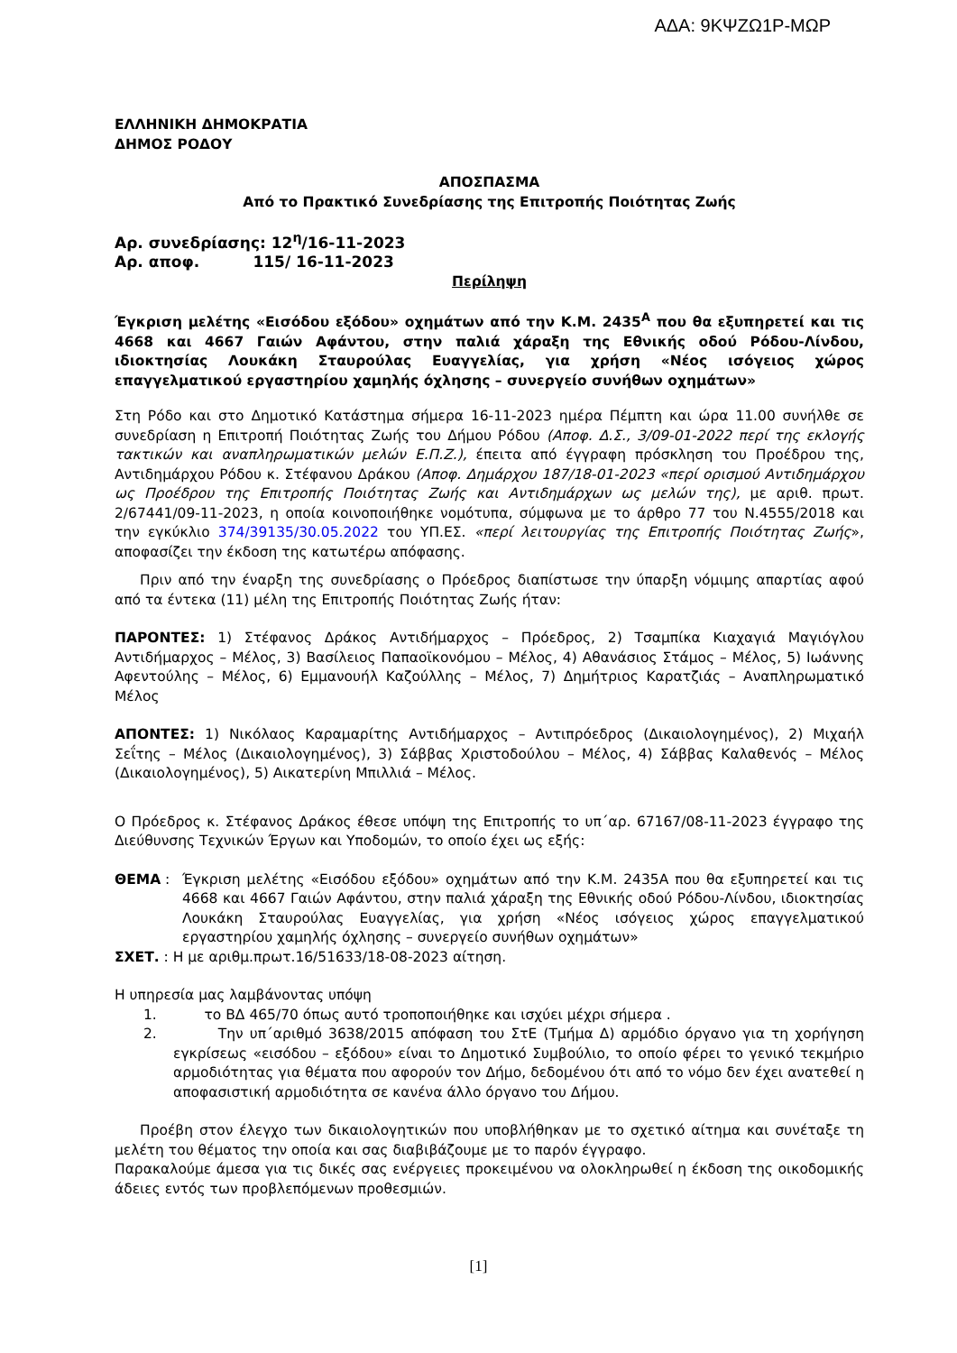ΑΔΑ: 9ΚΨΖΩ1Ρ-ΜΩΡ
ΕΛΛΗΝΙΚΗ ΔΗΜΟΚΡΑΤΙΑ
ΔΗΜΟΣ ΡΟΔΟΥ
ΑΠΟΣΠΑΣΜΑ
Από το Πρακτικό Συνεδρίασης της Επιτροπής Ποιότητας Ζωής
Αρ. συνεδρίασης: 12<sup>η</sup>/16-11-2023
Αρ. αποφ. 115/ 16-11-2023
Περίληψη
Έγκριση μελέτης «Εισόδου εξόδου» οχημάτων από την Κ.Μ. 2435<sup>Α</sup> που θα εξυπηρετεί και τις 4668 και 4667 Γαιών Αφάντου, στην παλιά χάραξη της Εθνικής οδού Ρόδου-Λίνδου, ιδιοκτησίας Λουκάκη Σταυρούλας Ευαγγελίας, για χρήση «Νέος ισόγειος χώρος επαγγελματικού εργαστηρίου χαμηλής όχλησης – συνεργείο συνήθων οχημάτων»
Στη Ρόδο και στο Δημοτικό Κατάστημα σήμερα 16-11-2023 ημέρα Πέμπτη και ώρα 11.00 συνήλθε σε συνεδρίαση η Επιτροπή Ποιότητας Ζωής του Δήμου Ρόδου (Αποφ. Δ.Σ., 3/09-01-2022 περί της εκλογής τακτικών και αναπληρωματικών μελών Ε.Π.Ζ.), έπειτα από έγγραφη πρόσκληση του Προέδρου της, Αντιδημάρχου Ρόδου κ. Στέφανου Δράκου (Αποφ. Δημάρχου 187/18-01-2023 «περί ορισμού Αντιδημάρχου ως Προέδρου της Επιτροπής Ποιότητας Ζωής και Αντιδημάρχων ως μελών της), με αριθ. πρωτ. 2/67441/09-11-2023, η οποία κοινοποιήθηκε νομότυπα, σύμφωνα με το άρθρο 77 του Ν.4555/2018 και την εγκύκλιο 374/39135/30.05.2022 του ΥΠ.ΕΣ. «περί λειτουργίας της Επιτροπής Ποιότητας Ζωής», αποφασίζει την έκδοση της κατωτέρω απόφασης.
Πριν από την έναρξη της συνεδρίασης ο Πρόεδρος διαπίστωσε την ύπαρξη νόμιμης απαρτίας αφού από τα έντεκα (11) μέλη της Επιτροπής Ποιότητας Ζωής ήταν:
ΠΑΡΟΝΤΕΣ: 1) Στέφανος Δράκος Αντιδήμαρχος – Πρόεδρος, 2) Τσαμπίκα Κιαχαγιά Μαγιόγλου Αντιδήμαρχος – Μέλος, 3) Βασίλειος Παπαοϊκονόμου – Μέλος, 4) Αθανάσιος Στάμος – Μέλος, 5) Ιωάννης Αφεντούλης – Μέλος, 6) Εμμανουήλ Καζούλλης – Μέλος, 7) Δημήτριος Καρατζιάς – Αναπληρωματικό Μέλος
ΑΠΟΝΤΕΣ: 1) Νικόλαος Καραμαρίτης Αντιδήμαρχος – Αντιπρόεδρος (Δικαιολογημένος), 2) Μιχαήλ Σεΐτης – Μέλος (Δικαιολογημένος), 3) Σάββας Χριστοδούλου – Μέλος, 4) Σάββας Καλαθενός – Μέλος (Δικαιολογημένος), 5) Αικατερίνη Μπιλλιά – Μέλος.
Ο Πρόεδρος κ. Στέφανος Δράκος έθεσε υπόψη της Επιτροπής το υπ΄αρ. 67167/08-11-2023 έγγραφο της Διεύθυνσης Τεχνικών Έργων και Υποδομών, το οποίο έχει ως εξής:
ΘΕΜΑ : Έγκριση μελέτης «Εισόδου εξόδου» οχημάτων από την Κ.Μ. 2435Α που θα εξυπηρετεί και τις 4668 και 4667 Γαιών Αφάντου, στην παλιά χάραξη της Εθνικής οδού Ρόδου-Λίνδου, ιδιοκτησίας Λουκάκη Σταυρούλας Ευαγγελίας, για χρήση «Νέος ισόγειος χώρος επαγγελματικού εργαστηρίου χαμηλής όχλησης – συνεργείο συνήθων οχημάτων»
ΣΧΕΤ. : Η με αριθμ.πρωτ.16/51633/18-08-2023 αίτηση.
Η υπηρεσία μας λαμβάνοντας υπόψη
1. το ΒΔ 465/70 όπως αυτό τροποποιήθηκε και ισχύει μέχρι σήμερα .
2. Την υπ΄αριθμό 3638/2015 απόφαση του ΣτΕ (Τμήμα Δ) αρμόδιο όργανο για τη χορήγηση εγκρίσεως «εισόδου – εξόδου» είναι το Δημοτικό Συμβούλιο, το οποίο φέρει το γενικό τεκμήριο αρμοδιότητας για θέματα που αφορούν τον Δήμο, δεδομένου ότι από το νόμο δεν έχει ανατεθεί η αποφασιστική αρμοδιότητα σε κανένα άλλο όργανο του Δήμου.
Προέβη στον έλεγχο των δικαιολογητικών που υποβλήθηκαν με το σχετικό αίτημα και συνέταξε τη μελέτη του θέματος την οποία και σας διαβιβάζουμε με το παρόν έγγραφο.
Παρακαλούμε άμεσα για τις δικές σας ενέργειες προκειμένου να ολοκληρωθεί η έκδοση της οικοδομικής άδειες εντός των προβλεπόμενων προθεσμιών.
[1]